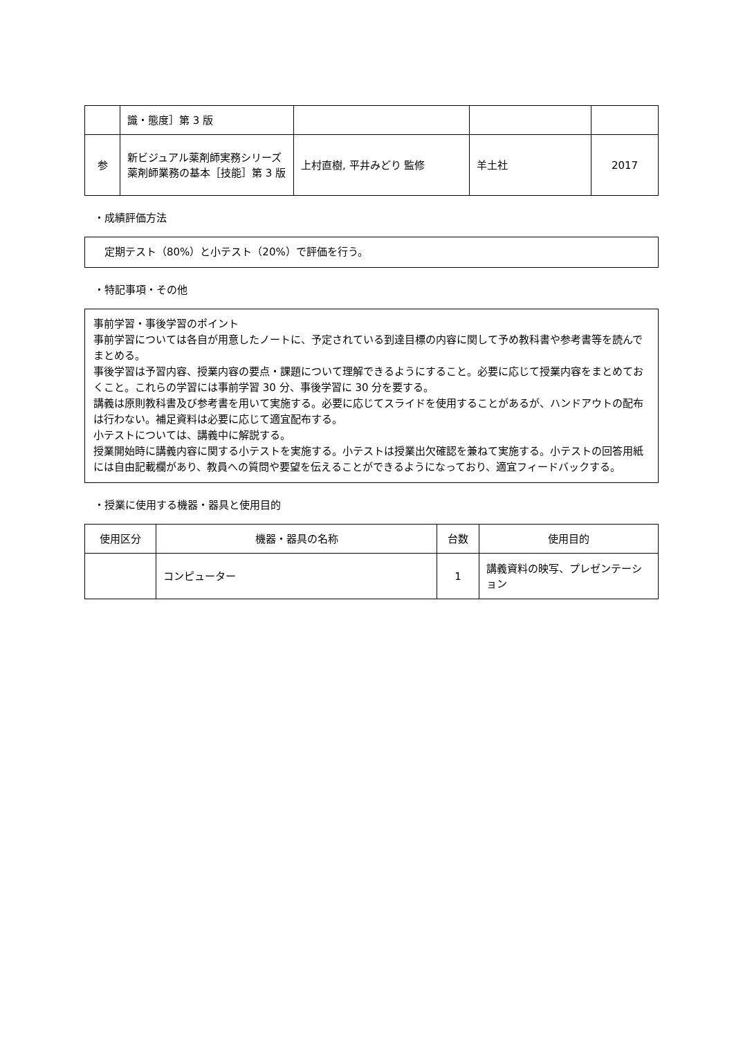| | 識・態度］第 3 版 | | | |
| 参 | 新ビジュアル薬剤師実務シリーズ薬剤師業務の基本［技能］第 3 版 | 上村直樹, 平井みどり 監修 | 羊土社 | 2017 |
・成績評価方法
定期テスト（80%）と小テスト（20%）で評価を行う。
・特記事項・その他
事前学習・事後学習のポイント
事前学習については各自が用意したノートに、予定されている到達目標の内容に関して予め教科書や参考書等を読んでまとめる。
事後学習は予習内容、授業内容の要点・課題について理解できるようにすること。必要に応じて授業内容をまとめておくこと。これらの学習には事前学習 30 分、事後学習に 30 分を要する。
講義は原則教科書及び参考書を用いて実施する。必要に応じてスライドを使用することがあるが、ハンドアウトの配布は行わない。補足資料は必要に応じて適宜配布する。
小テストについては、講義中に解説する。
授業開始時に講義内容に関する小テストを実施する。小テストは授業出欠確認を兼ねて実施する。小テストの回答用紙には自由記載欄があり、教員への質問や要望を伝えることができるようになっており、適宜フィードバックする。
・授業に使用する機器・器具と使用目的
| 使用区分 | 機器・器具の名称 | 台数 | 使用目的 |
| --- | --- | --- | --- |
| | コンピューター | 1 | 講義資料の映写、プレゼンテーション |